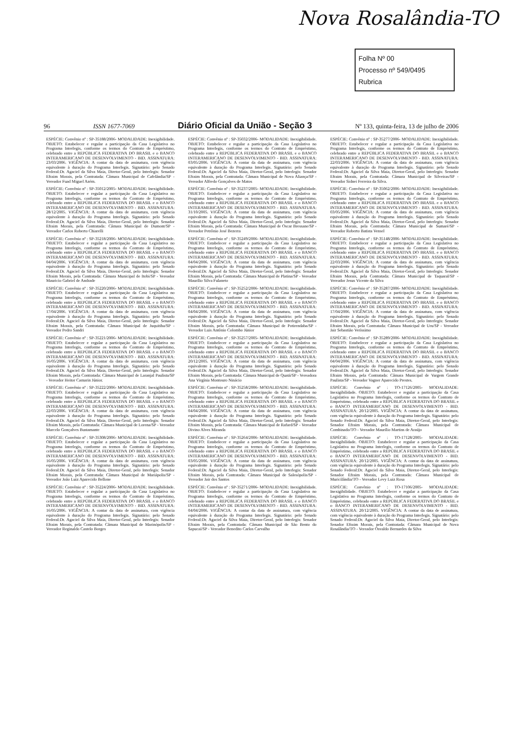Nova Rosalândia-TO
Folha Nº 00
Processo nº 549/0495
Rubrica
96 ISSN 1677-7069 Diário Oficial da União - Seção 3 Nº 133, quinta-feira, 13 de julho de 2006
ESPÉCIE: Convênio nº : SP-35188/2006- MODALIDADE: Inexigibilidade. OBJETO: Estabelecer e regular a participação da Casa Legislativa no Programa Interlegis, conforme os termos do Contrato de Empréstimo, celebrado entre a REPÚBLICA FEDERATIVA DO BRASIL e o BANCO INTERAMERICANO DE DESENVOLVIMENTO - BID. ASSINATURA: 23/03/2006. VIGÊNCIA: A contar da data de assinatura, com vigência equivalente à duração do Programa Interlegis. Signatário: pelo Senado Federal:Dr. Agaciel da Silva Maia, Diretor-Geral, pelo Interlegis: Senador Efraim Morais, pela Contratada: Câmara Municipal de Cafelândia/SP - Vereador Fuad Miguel Azém.
ESPÉCIE: Convênio nº : SP-35012/2005- MODALIDADE: Inexigibilidade. OBJETO: Estabelecer e regular a participação da Casa Legislativa no Programa Interlegis, conforme os termos do Contrato de Empréstimo, celebrado entre a REPÚBLICA FEDERATIVA DO BRASIL e o BANCO INTERAMERICANO DE DESENVOLVIMENTO - BID. ASSINATURA: 28/12/2005. VIGÊNCIA: A contar da data de assinatura, com vigência equivalente à duração do Programa Interlegis. Signatário: pelo Senado Federal:Dr. Agaciel da Silva Maia, Diretor-Geral, pelo Interlegis: Senador Efraim Morais, pela Contratada: Câmara Municipal de Dumont/SP - Vereador Carlos Roberto Chiarelli
ESPÉCIE: Convênio nº : SP-35218/2006- MODALIDADE: Inexigibilidade. OBJETO: Estabelecer e regular a participação da Casa Legislativa no Programa Interlegis, conforme os termos do Contrato de Empréstimo, celebrado entre a REPÚBLICA FEDERATIVA DO BRASIL e o BANCO INTERAMERICANO DE DESENVOLVIMENTO - BID. ASSINATURA: 04/04/2006. VIGÊNCIA: A contar da data de assinatura, com vigência equivalente à duração do Programa Interlegis. Signatário: pelo Senado Federal:Dr. Agaciel da Silva Maia, Diretor-Geral, pelo Interlegis: Senador Efraim Morais, pela Contratada: Câmara Municipal de Itobi/SP - Vereador Mauricio Gabriel de Andrade
ESPÉCIE: Convênio nº : SP-35220/2006- MODALIDADE: Inexigibilidade. OBJETO: Estabelecer e regular a participação da Casa Legislativa no Programa Interlegis, conforme os termos do Contrato de Empréstimo, celebrado entre a REPÚBLICA FEDERATIVA DO BRASIL e o BANCO INTERAMERICANO DE DESENVOLVIMENTO - BID. ASSINATURA: 17/04/2006. VIGÊNCIA: A contar da data de assinatura, com vigência equivalente à duração do Programa Interlegis. Signatário: pelo Senado Federal:Dr. Agaciel da Silva Maia, Diretor-Geral, pelo Interlegis: Senador Efraim Morais, pela Contratada: Câmara Municipal de Juquitiba/SP - Vereador Pedro Sandri
ESPÉCIE: Convênio nº : SP-35221/2006- MODALIDADE: Inexigibilidade. OBJETO: Estabelecer e regular a participação da Casa Legislativa no Programa Interlegis, conforme os termos do Contrato de Empréstimo, celebrado entre a REPÚBLICA FEDERATIVA DO BRASIL e o BANCO INTERAMERICANO DE DESENVOLVIMENTO - BID. ASSINATURA: 16/05/2006. VIGÊNCIA: A contar da data de assinatura, com vigência equivalente à duração do Programa Interlegis. Signatário: pelo Senado Federal:Dr. Agaciel da Silva Maia, Diretor-Geral, pelo Interlegis: Senador Efraim Morais, pela Contratada: Câmara Municipal de Laranjal Paulista/SP - Vereador Heitor Camarin Júnior.
ESPÉCIE: Convênio nº : SP-35222/2006- MODALIDADE: Inexigibilidade. OBJETO: Estabelecer e regular a participação da Casa Legislativa no Programa Interlegis, conforme os termos do Contrato de Empréstimo, celebrado entre a REPÚBLICA FEDERATIVA DO BRASIL e o BANCO INTERAMERICANO DE DESENVOLVIMENTO - BID. ASSINATURA: 22/03/2006. VIGÊNCIA: A contar da data de assinatura, com vigência equivalente à duração do Programa Interlegis. Signatário: pelo Senado Federal:Dr. Agaciel da Silva Maia, Diretor-Geral, pelo Interlegis: Senador Efraim Morais, pela Contratada: Câmara Municipal de Lorena/SP - Vereador Marcelo Gonçalves Bustamante
ESPÉCIE: Convênio nº : SP-35308/2006- MODALIDADE: Inexigibilidade. OBJETO: Estabelecer e regular a participação da Casa Legislativa no Programa Interlegis, conforme os termos do Contrato de Empréstimo, celebrado entre a REPÚBLICA FEDERATIVA DO BRASIL e o BANCO INTERAMERICANO DE DESENVOLVIMENTO - BID. ASSINATURA: 16/05/2006. VIGÊNCIA: A contar da data de assinatura, com vigência equivalente à duração do Programa Interlegis. Signatário: pelo Senado Federal:Dr. Agaciel da Silva Maia, Diretor-Geral, pelo Interlegis: Senador Efraim Morais, pela Contratada: Câmara Municipal de Mariápolis/SP - Vereador João Luiz Aparecido Bellone
ESPÉCIE: Convênio nº : SP-35224/2006- MODALIDADE: Inexigibilidade. OBJETO: Estabelecer e regular a participação da Casa Legislativa no Programa Interlegis, conforme os termos do Contrato de Empréstimo, celebrado entre a REPÚBLICA FEDERATIVA DO BRASIL e o BANCO INTERAMERICANO DE DESENVOLVIMENTO - BID. ASSINATURA: 16/05/2006. VIGÊNCIA: A contar da data de assinatura, com vigência equivalente à duração do Programa Interlegis. Signatário: pelo Senado Federal:Dr. Agaciel da Silva Maia, Diretor-Geral, pelo Interlegis: Senador Efraim Morais, pela Contratada: Câmara Municipal de Marinópolis/SP - Vereador Reginaldo Castelo Borges
ESPÉCIE: Convênio nº : SP-35032/2006- MODALIDADE: Inexigibilidade. OBJETO: Estabelecer e regular a participação da Casa Legislativa no Programa Interlegis, conforme os termos do Contrato de Empréstimo, celebrado entre a REPÚBLICA FEDERATIVA DO BRASIL e o BANCO INTERAMERICANO DE DESENVOLVIMENTO - BID. ASSINATURA: 03/05/2006. VIGÊNCIA: A contar da data de assinatura, com vigência equivalente à duração do Programa Interlegis. Signatário: pelo Senado Federal:Dr. Agaciel da Silva Maia, Diretor-Geral, pelo Interlegis: Senador Efraim Morais, pela Contratada: Câmara Municipal de Nova Aliança/SP - Vereador Alfredo Gonçalves de Matos
ESPÉCIE: Convênio nº : SP-35237/2005- MODALIDADE: Inexigibilidade. OBJETO: Estabelecer e regular a participação da Casa Legislativa no Programa Interlegis, conforme os termos do Contrato de Empréstimo, celebrado entre a REPÚBLICA FEDERATIVA DO BRASIL e o BANCO INTERAMERICANO DE DESENVOLVIMENTO - BID. ASSINATURA: 31/10/2005. VIGÊNCIA: A contar da data de assinatura, com vigência equivalente à duração do Programa Interlegis. Signatário: pelo Senado Federal:Dr. Agaciel da Silva Maia, Diretor-Geral, pelo Interlegis: Senador Efraim Morais, pela Contratada: Câmara Municipal de Oscar Bressane/SP - Vereador Petrônio José Bezerra
ESPÉCIE: Convênio nº : SP-35249/2006- MODALIDADE: Inexigibilidade. OBJETO: Estabelecer e regular a participação da Casa Legislativa no Programa Interlegis, conforme os termos do Contrato de Empréstimo, celebrado entre a REPÚBLICA FEDERATIVA DO BRASIL e o BANCO INTERAMERICANO DE DESENVOLVIMENTO - BID. ASSINATURA: 04/04/2006. VIGÊNCIA: A contar da data de assinatura, com vigência equivalente à duração do Programa Interlegis. Signatário: pelo Senado Federal:Dr. Agaciel da Silva Maia, Diretor-Geral, pelo Interlegis: Senador Efraim Morais, pela Contratada: Câmara Municipal de Platina/SP - Vereador Maurílio Silva Fulaneto
ESPÉCIE: Convênio nº : SP-35252/2006- MODALIDADE: Inexigibilidade. OBJETO: Estabelecer e regular a participação da Casa Legislativa no Programa Interlegis, conforme os termos do Contrato de Empréstimo, celebrado entre a REPÚBLICA FEDERATIVA DO BRASIL e o BANCO INTERAMERICANO DE DESENVOLVIMENTO - BID. ASSINATURA: 04/04/2006. VIGÊNCIA: A contar da data de assinatura, com vigência equivalente à duração do Programa Interlegis. Signatário: pelo Senado Federal:Dr. Agaciel da Silva Maia, Diretor-Geral, pelo Interlegis: Senador Efraim Morais, pela Contratada: Câmara Municipal de Potirendaba/SP - Vereador Luis Antônio Colombo Júnior
ESPÉCIE: Convênio nº : SP-35257/2005- MODALIDADE: Inexigibilidade. OBJETO: Estabelecer e regular a participação da Casa Legislativa no Programa Interlegis, conforme os termos do Contrato de Empréstimo, celebrado entre a REPÚBLICA FEDERATIVA DO BRASIL e o BANCO INTERAMERICANO DE DESENVOLVIMENTO - BID. ASSINATURA: 20/12/2005. VIGÊNCIA: A contar da data de assinatura, com vigência equivalente à duração do Programa Interlegis. Signatário: pelo Senado Federal:Dr. Agaciel da Silva Maia, Diretor-Geral, pelo Interlegis: Senador Efraim Morais, pela Contratada: Câmara Municipal de Quatá/SP - Vereadora Ana Virgínia Montouro Ninácio
ESPÉCIE: Convênio nº : SP-35258/2006- MODALIDADE: Inexigibilidade. OBJETO: Estabelecer e regular a participação da Casa Legislativa no Programa Interlegis, conforme os termos do Contrato de Empréstimo, celebrado entre a REPÚBLICA FEDERATIVA DO BRASIL e o BANCO INTERAMERICANO DE DESENVOLVIMENTO - BID. ASSINATURA: 04/04/2006. VIGÊNCIA: A contar da data de assinatura, com vigência equivalente à duração do Programa Interlegis. Signatário: pelo Senado Federal:Dr. Agaciel da Silva Maia, Diretor-Geral, pelo Interlegis: Senador Efraim Morais, pela Contratada: Câmara Municipal de Rafard/SP - Vereador Divino Alves Miranda
ESPÉCIE: Convênio nº : SP-35264/2006- MODALIDADE: Inexigibilidade. OBJETO: Estabelecer e regular a participação da Casa Legislativa no Programa Interlegis, conforme os termos do Contrato de Empréstimo, celebrado entre a REPÚBLICA FEDERATIVA DO BRASIL e o BANCO INTERAMERICANO DE DESENVOLVIMENTO - BID. ASSINATURA: 03/05/2006. VIGÊNCIA: A contar da data de assinatura, com vigência equivalente à duração do Programa Interlegis. Signatário: pelo Senado Federal:Dr. Agaciel da Silva Maia, Diretor-Geral, pelo Interlegis: Senador Efraim Morais, pela Contratada: Câmara Municipal de Salesópolis/SP - Vereador Jair dos Santos
ESPÉCIE: Convênio nº : SP-35271/2006- MODALIDADE: Inexigibilidade. OBJETO: Estabelecer e regular a participação da Casa Legislativa no Programa Interlegis, conforme os termos do Contrato de Empréstimo, celebrado entre a REPÚBLICA FEDERATIVA DO BRASIL e o BANCO INTERAMERICANO DE DESENVOLVIMENTO - BID. ASSINATURA: 04/04/2006. VIGÊNCIA: A contar da data de assinatura, com vigência equivalente à duração do Programa Interlegis. Signatário: pelo Senado Federal:Dr. Agaciel da Silva Maia, Diretor-Geral, pelo Interlegis: Senador Efraim Morais, pela Contratada: Câmara Municipal de São Bento do Sapucaí/SP - Vereador Benedito Carlos Carvalho
ESPÉCIE: Convênio nº : SP-35277/2006- MODALIDADE: Inexigibilidade. OBJETO: Estabelecer e regular a participação da Casa Legislativa no Programa Interlegis, conforme os termos do Contrato de Empréstimo, celebrado entre a REPÚBLICA FEDERATIVA DO BRASIL e o BANCO INTERAMERICANO DE DESENVOLVIMENTO - BID. ASSINATURA: 22/03/2006. VIGÊNCIA: A contar da data de assinatura, com vigência equivalente à duração do Programa Interlegis. Signatário: pelo Senado Federal:Dr. Agaciel da Silva Maia, Diretor-Geral, pelo Interlegis: Senador Efraim Morais, pela Contratada: Câmara Municipal de Silveiras/SP - Vereador Sidnei Ferreira da Silva.
ESPÉCIE: Convênio nº : SP-35062/2006- MODALIDADE: Inexigibilidade. OBJETO: Estabelecer e regular a participação da Casa Legislativa no Programa Interlegis, conforme os termos do Contrato de Empréstimo, celebrado entre a REPÚBLICA FEDERATIVA DO BRASIL e o BANCO INTERAMERICANO DE DESENVOLVIMENTO - BID. ASSINATURA: 03/05/2006. VIGÊNCIA: A contar da data de assinatura, com vigência equivalente à duração do Programa Interlegis. Signatário: pelo Senado Federal:Dr. Agaciel da Silva Maia, Diretor-Geral, pelo Interlegis: Senador Efraim Morais, pela Contratada: Câmara Municipal de Sumaré/SP - Vereador Roberto Batista Vensel
ESPÉCIE: Convênio nº : SP-35148/2006- MODALIDADE: Inexigibilidade. OBJETO: Estabelecer e regular a participação da Casa Legislativa no Programa Interlegis, conforme os termos do Contrato de Empréstimo, celebrado entre a REPÚBLICA FEDERATIVA DO BRASIL e o BANCO INTERAMERICANO DE DESENVOLVIMENTO - BID. ASSINATURA: 22/03/2006. VIGÊNCIA: A contar da data de assinatura, com vigência equivalente à duração do Programa Interlegis. Signatário: pelo Senado Federal:Dr. Agaciel da Silva Maia, Diretor-Geral, pelo Interlegis: Senador Efraim Morais, pela Contratada: Câmara Municipal de Taquaral/SP - Vereador Jesus Vicente da Silva
ESPÉCIE: Convênio nº : SP-35287/2006- MODALIDADE: Inexigibilidade. OBJETO: Estabelecer e regular a participação da Casa Legislativa no Programa Interlegis, conforme os termos do Contrato de Empréstimo, celebrado entre a REPÚBLICA FEDERATIVA DO BRASIL e o BANCO INTERAMERICANO DE DESENVOLVIMENTO - BID. ASSINATURA: 17/04/2006. VIGÊNCIA: A contar da data de assinatura, com vigência equivalente à duração do Programa Interlegis. Signatário: pelo Senado Federal:Dr. Agaciel da Silva Maia, Diretor-Geral, pelo Interlegis: Senador Efraim Morais, pela Contratada: Câmara Municipal de Uru/SP - Vereador Jair Sebastião Veríssimo
ESPÉCIE: Convênio nº : SP-35289/2006- MODALIDADE: Inexigibilidade. OBJETO: Estabelecer e regular a participação da Casa Legislativa no Programa Interlegis, conforme os termos do Contrato de Empréstimo, celebrado entre a REPÚBLICA FEDERATIVA DO BRASIL e o BANCO INTERAMERICANO DE DESENVOLVIMENTO - BID. ASSINATURA: 04/04/2006. VIGÊNCIA: A contar da data de assinatura, com vigência equivalente à duração do Programa Interlegis. Signatário: pelo Senado Federal:Dr. Agaciel da Silva Maia, Diretor-Geral, pelo Interlegis: Senador Efraim Morais, pela Contratada: Câmara Municipal de Vargem Grande Paulista/SP - Vereador Vagner Aparecido Prestes.
ESPÉCIE: Convênio nº : TO-17126/2005- MODALIDADE: Inexigibilidade. OBJETO: Estabelecer e regular a participação da Casa Legislativa no Programa Interlegis, conforme os termos do Contrato de Empréstimo, celebrado entre a REPÚBLICA FEDERATIVA DO BRASIL e o BANCO INTERAMERICANO DE DESENVOLVIMENTO - BID. ASSINATURA: 20/12/2005. VIGÊNCIA: A contar da data de assinatura, com vigência equivalente à duração do Programa Interlegis. Signatário: pelo Senado Federal:Dr. Agaciel da Silva Maia, Diretor-Geral, pelo Interlegis: Senador Efraim Morais, pela Contratada: Câmara Municipal de Combinado/TO - Vereador Maurílio Martins de Araújo
ESPÉCIE: Convênio nº : TO-17128/2005- MODALIDADE: Inexigibilidade. OBJETO: Estabelecer e regular a participação da Casa Legislativa no Programa Interlegis, conforme os termos do Contrato de Empréstimo, celebrado entre a REPÚBLICA FEDERATIVA DO BRASIL e o BANCO INTERAMERICANO DE DESENVOLVIMENTO - BID. ASSINATURA: 20/12/2005. VIGÊNCIA: A contar da data de assinatura, com vigência equivalente à duração do Programa Interlegis. Signatário: pelo Senado Federal:Dr. Agaciel da Silva Maia, Diretor-Geral, pelo Interlegis: Senador Efraim Morais, pela Contratada: Câmara Municipal de Muricilândia/TO - Vereador Levy Luiz Rosa
ESPÉCIE: Convênio nº : TO-17106/2005- MODALIDADE: Inexigibilidade. OBJETO: Estabelecer e regular a participação da Casa Legislativa no Programa Interlegis, conforme os termos do Contrato de Empréstimo, celebrado entre a REPÚBLICA FEDERATIVA DO BRASIL e o BANCO INTERAMERICANO DE DESENVOLVIMENTO - BID. ASSINATURA: 20/12/2005. VIGÊNCIA: A contar da data de assinatura, com vigência equivalente à duração do Programa Interlegis. Signatário: pelo Senado Federal:Dr. Agaciel da Silva Maia, Diretor-Geral, pelo Interlegis: Senador Efraim Morais, pela Contratada: Câmara Municipal de Nova Rosalândia/TO - Vereador Osvaldo Bernardes da Silva